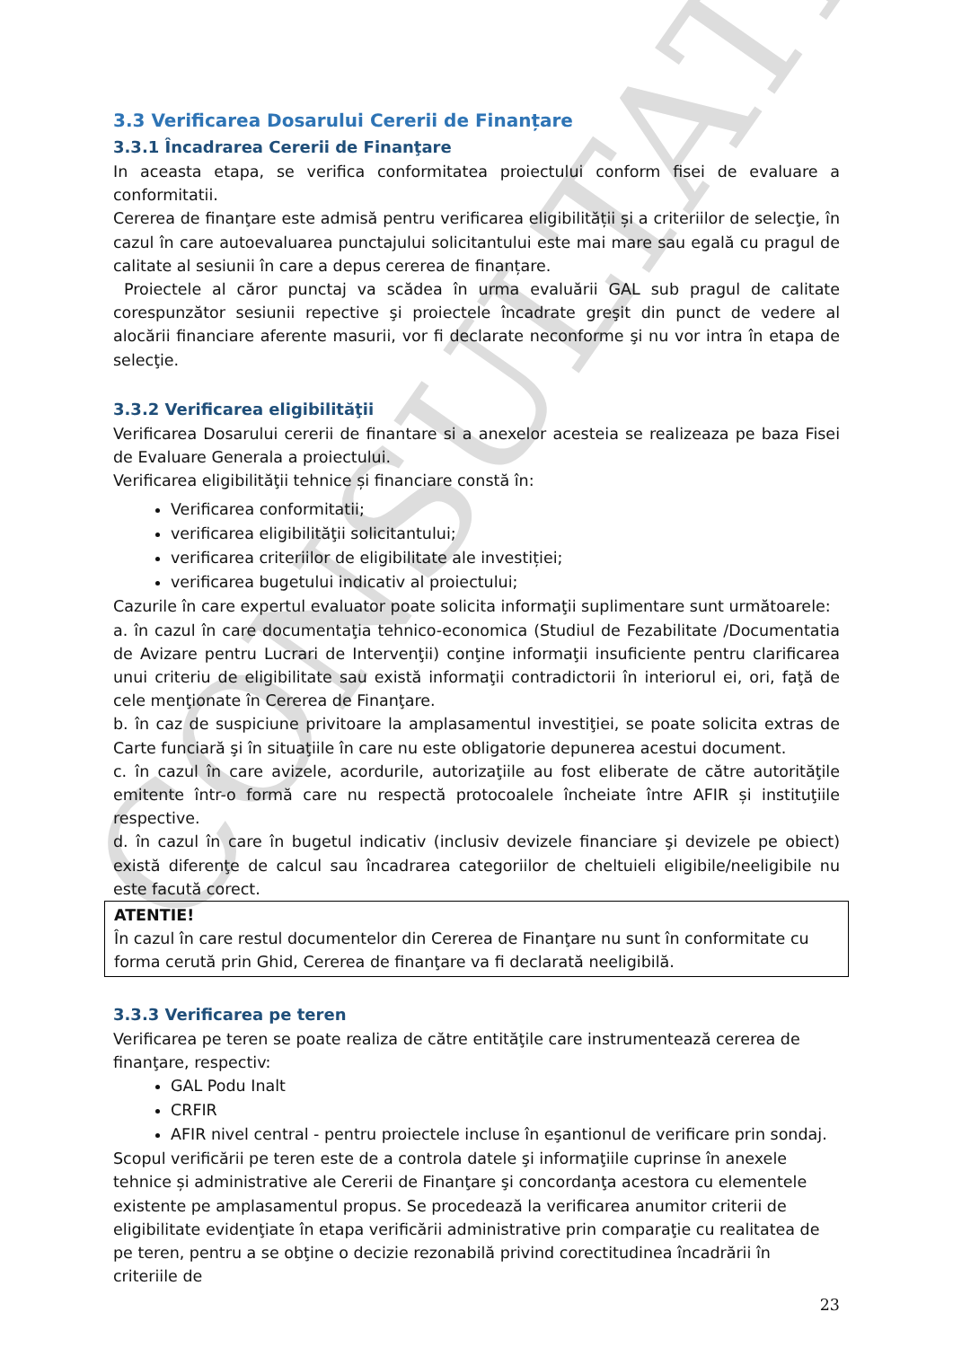CONSULTATIV
3.3 Verificarea Dosarului Cererii de Finanțare
3.3.1 Încadrarea Cererii de Finanţare
In aceasta etapa, se verifica conformitatea proiectului conform fisei de evaluare a conformitatii.
Cererea de finanţare este admisă pentru verificarea eligibilității și a criteriilor de selecţie, în cazul în care autoevaluarea punctajului solicitantului este mai mare sau egală cu pragul de calitate al sesiunii în care a depus cererea de finanțare.
Proiectele al căror punctaj va scădea în urma evaluării GAL sub pragul de calitate corespunzător sesiunii repective şi proiectele încadrate greşit din punct de vedere al alocării financiare aferente masurii, vor fi declarate neconforme şi nu vor intra în etapa de selecţie.
3.3.2 Verificarea eligibilităţii
Verificarea Dosarului cererii de finantare si a anexelor acesteia se realizeaza pe baza Fisei de Evaluare Generala a proiectului.
Verificarea eligibilităţii tehnice și financiare constă în:
Verificarea conformitatii;
verificarea eligibilităţii solicitantului;
verificarea criteriilor de eligibilitate ale investiției;
verificarea bugetului indicativ al proiectului;
Cazurile în care expertul evaluator poate solicita informaţii suplimentare sunt următoarele:
a. în cazul în care documentaţia tehnico-economica (Studiul de Fezabilitate /Documentatia de Avizare pentru Lucrari de Intervenţii) conţine informaţii insuficiente pentru clarificarea unui criteriu de eligibilitate sau există informaţii contradictorii în interiorul ei, ori, faţă de cele menţionate în Cererea de Finanţare.
b. în caz de suspiciune privitoare la amplasamentul investiţiei, se poate solicita extras de Carte funciară şi în situaţiile în care nu este obligatorie depunerea acestui document.
c. în cazul în care avizele, acordurile, autorizaţiile au fost eliberate de către autorităţile emitente într-o formă care nu respectă protocoalele încheiate între AFIR și instituţiile respective.
d. în cazul în care în bugetul indicativ (inclusiv devizele financiare şi devizele pe obiect) există diferenţe de calcul sau încadrarea categoriilor de cheltuieli eligibile/neeligibile nu este facută corect.
ATENTIE!
În cazul în care restul documentelor din Cererea de Finanţare nu sunt în conformitate cu forma cerută prin Ghid, Cererea de finanţare va fi declarată neeligibilă.
3.3.3 Verificarea pe teren
Verificarea pe teren se poate realiza de către entităţile care instrumentează cererea de finanţare, respectiv:
GAL Podu Inalt
CRFIR
AFIR nivel central - pentru proiectele incluse în eşantionul de verificare prin sondaj.
Scopul verificării pe teren este de a controla datele şi informaţiile cuprinse în anexele tehnice și administrative ale Cererii de Finanţare şi concordanţa acestora cu elementele existente pe amplasamentul propus. Se procedează la verificarea anumitor criterii de eligibilitate evidenţiate în etapa verificării administrative prin comparaţie cu realitatea de pe teren, pentru a se obţine o decizie rezonabilă privind corectitudinea încadrării în criteriile de
23